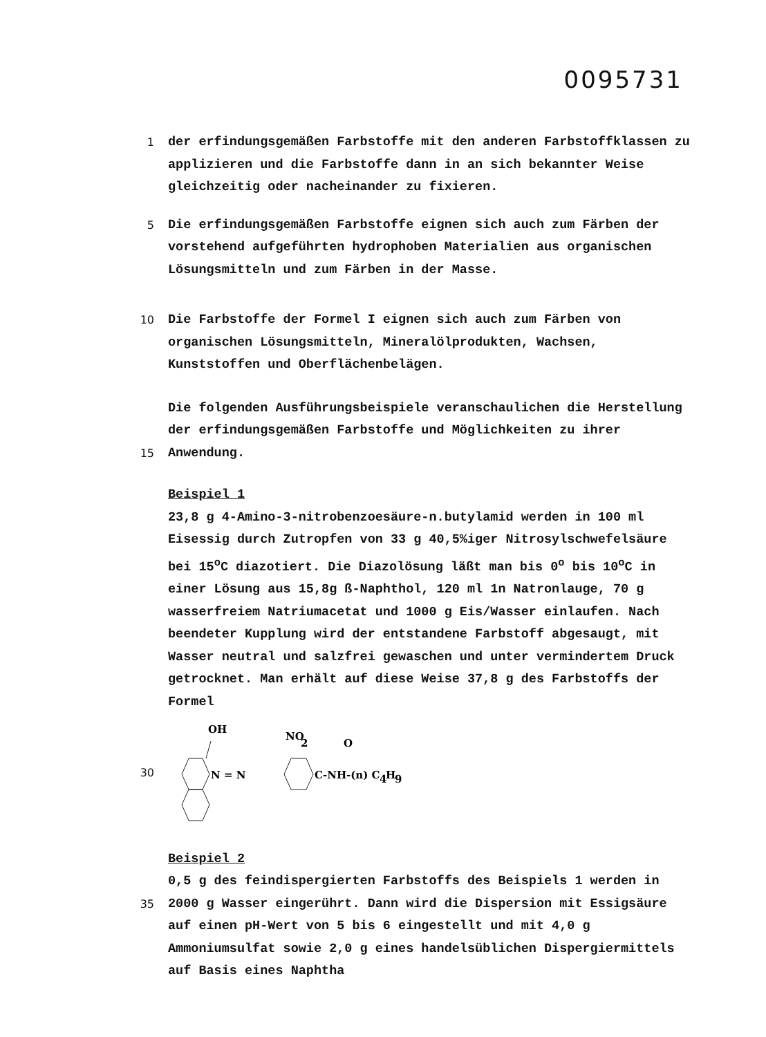0095731
1
der erfindungsgemäßen Farbstoffe mit den anderen Farbstoffklassen zu applizieren und die Farbstoffe dann in an sich bekannter Weise gleichzeitig oder nacheinander zu fixieren.
5
Die erfindungsgemäßen Farbstoffe eignen sich auch zum Färben der vorstehend aufgeführten hydrophoben Materialien aus organischen Lösungsmitteln und zum Färben in der Masse.
10
Die Farbstoffe der Formel I eignen sich auch zum Färben von organischen Lösungsmitteln, Mineralölprodukten, Wachsen, Kunststoffen und Oberflächenbelägen.
15
Die folgenden Ausführungsbeispiele veranschaulichen die Herstellung der erfindungsgemäßen Farbstoffe und Möglichkeiten zu ihrer Anwendung.
Beispiel 1
23,8 g 4-Amino-3-nitrobenzoesäure-n.butylamid werden in 100 ml Eisessig durch Zutropfen von 33 g 40,5%iger Nitrosylschwefelsäure bei 15<sup>o</sup>C diazotiert. Die Diazolösung läßt man bis 0<sup>o</sup> bis 10<sup>o</sup>C in einer Lösung aus 15,8g ß-Naphthol, 120 ml 1n Natronlauge, 70 g wasserfreiem Natriumacetat und 1000 g Eis/Wasser einlaufen. Nach beendeter Kupplung wird der entstandene Farbstoff abgesaugt, mit Wasser neutral und salzfrei gewaschen und unter vermindertem Druck getrocknet. Man erhält auf diese Weise 37,8 g des Farbstoffs der Formel
30
OH
NO
2
O
N = N
C-NH-(n) C
4
H
9
35
Beispiel 2
0,5 g des feindispergierten Farbstoffs des Beispiels 1 werden in 2000 g Wasser eingerührt. Dann wird die Dispersion mit Essigsäure auf einen pH-Wert von 5 bis 6 eingestellt und mit 4,0 g Ammoniumsulfat sowie 2,0 g eines handelsüblichen Dispergiermittels auf Basis eines Naphtha